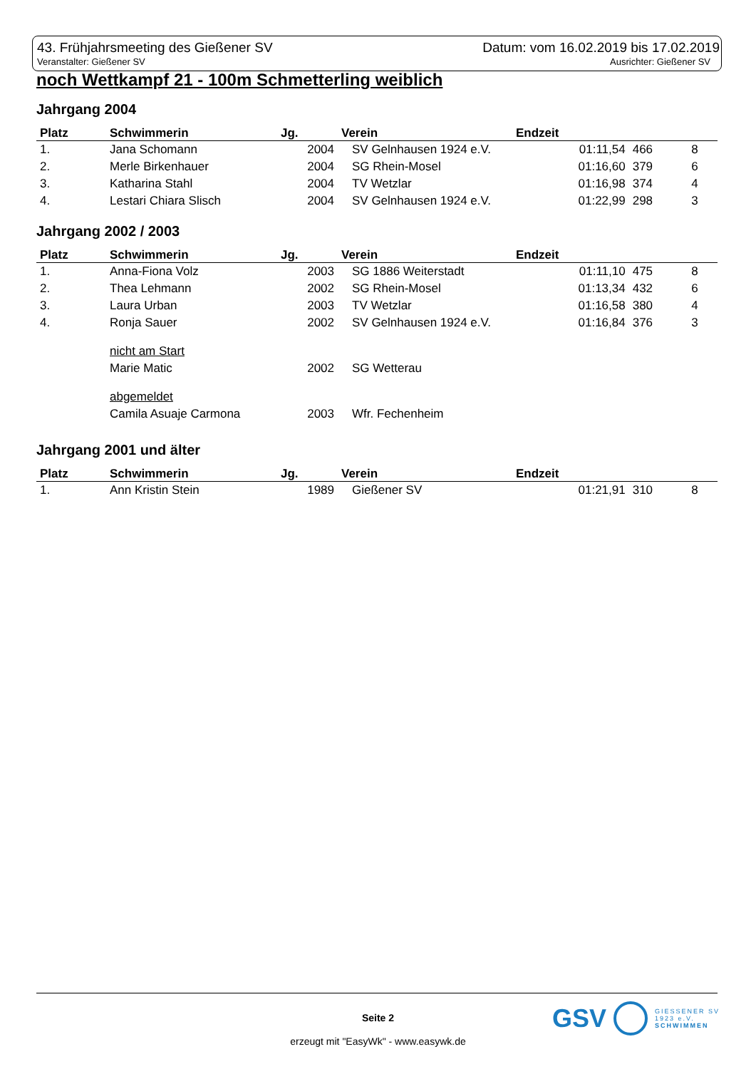43. Frühjahrsmeeting des Gießener SV Datum: vom 16.02.2019 bis 17.02.2019
Veranstalter: Gießener SV Ausrichter: Gießener SV
noch Wettkampf 21 - 100m Schmetterling weiblich
Jahrgang 2004
| Platz | Schwimmerin | Jg. | Verein | Endzeit | | |
| --- | --- | --- | --- | --- | --- | --- |
| 1. | Jana Schomann | 2004 | SV Gelnhausen 1924 e.V. | 01:11,54 | 466 | 8 |
| 2. | Merle Birkenhauer | 2004 | SG Rhein-Mosel | 01:16,60 | 379 | 6 |
| 3. | Katharina Stahl | 2004 | TV Wetzlar | 01:16,98 | 374 | 4 |
| 4. | Lestari Chiara Slisch | 2004 | SV Gelnhausen 1924 e.V. | 01:22,99 | 298 | 3 |
Jahrgang 2002 / 2003
| Platz | Schwimmerin | Jg. | Verein | Endzeit | | |
| --- | --- | --- | --- | --- | --- | --- |
| 1. | Anna-Fiona Volz | 2003 | SG 1886 Weiterstadt | 01:11,10 | 475 | 8 |
| 2. | Thea Lehmann | 2002 | SG Rhein-Mosel | 01:13,34 | 432 | 6 |
| 3. | Laura Urban | 2003 | TV Wetzlar | 01:16,58 | 380 | 4 |
| 4. | Ronja Sauer | 2002 | SV Gelnhausen 1924 e.V. | 01:16,84 | 376 | 3 |
| | nicht am Start | | | | | |
| | Marie Matic | 2002 | SG Wetterau | | | |
| | abgemeldet | | | | | |
| | Camila Asuaje Carmona | 2003 | Wfr. Fechenheim | | | |
Jahrgang 2001 und älter
| Platz | Schwimmerin | Jg. | Verein | Endzeit | | |
| --- | --- | --- | --- | --- | --- | --- |
| 1. | Ann Kristin Stein | 1989 | Gießener SV | 01:21,91 | 310 | 8 |
GSV GIESSENER SV
1923 e.V.
SCHWIMMEN
Seite 2
erzeugt mit "EasyWk" - www.easywk.de